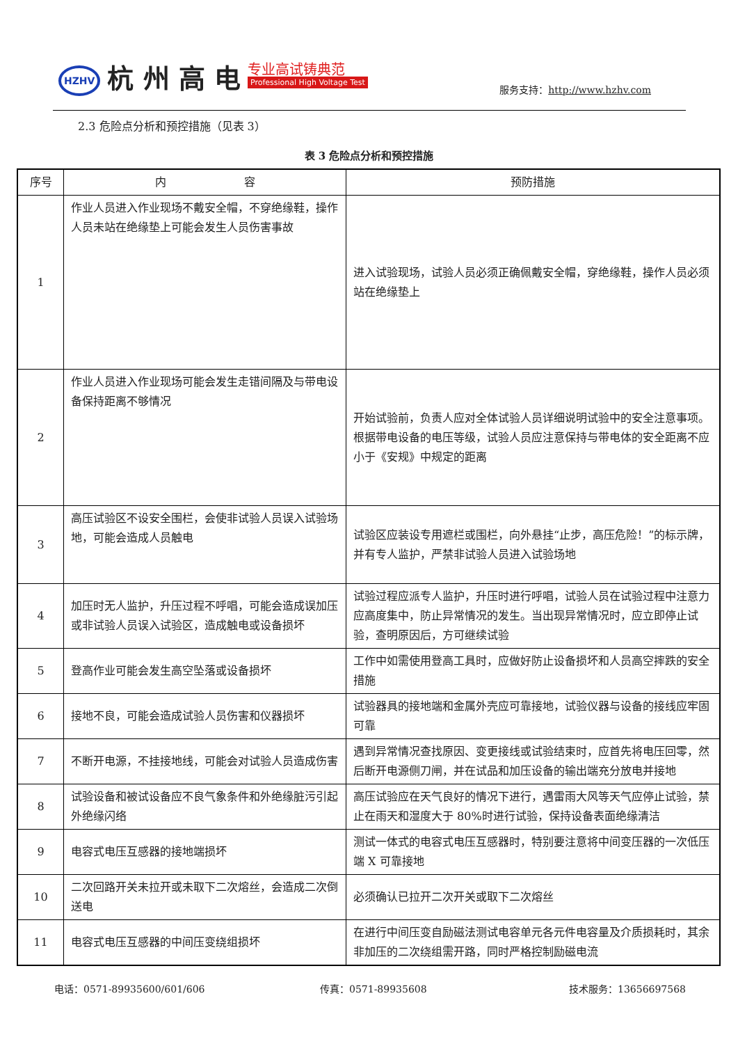HZHV 杭 州 高 电 专业高试铸典范
Professional High Voltage Test
服务支持：http://www.hzhv.com
2.3 危险点分析和预控措施（见表 3）
表 3 危险点分析和预控措施
| 序号 | 内 容 | 预防措施 |
| --- | --- | --- |
| 1 | 作业人员进入作业现场不戴安全帽，不穿绝缘鞋，操作人员未站在绝缘垫上可能会发生人员伤害事故 | 进入试验现场，试验人员必须正确佩戴安全帽，穿绝缘鞋，操作人员必须站在绝缘垫上 |
| 2 | 作业人员进入作业现场可能会发生走错间隔及与带电设备保持距离不够情况 | 开始试验前，负责人应对全体试验人员详细说明试验中的安全注意事项。根据带电设备的电压等级，试验人员应注意保持与带电体的安全距离不应小于《安规》中规定的距离 |
| 3 | 高压试验区不设安全围栏，会使非试验人员误入试验场地，可能会造成人员触电 | 试验区应装设专用遮栏或围栏，向外悬挂“止步，高压危险！”的标示牌，并有专人监护，严禁非试验人员进入试验场地 |
| 4 | 加压时无人监护，升压过程不呼唱，可能会造成误加压或非试验人员误入试验区，造成触电或设备损坏 | 试验过程应派专人监护，升压时进行呼唱，试验人员在试验过程中注意力应高度集中，防止异常情况的发生。当出现异常情况时，应立即停止试验，查明原因后，方可继续试验 |
| 5 | 登高作业可能会发生高空坠落或设备损坏 | 工作中如需使用登高工具时，应做好防止设备损坏和人员高空摔跌的安全措施 |
| 6 | 接地不良，可能会造成试验人员伤害和仪器损坏 | 试验器具的接地端和金属外壳应可靠接地，试验仪器与设备的接线应牢固可靠 |
| 7 | 不断开电源，不挂接地线，可能会对试验人员造成伤害 | 遇到异常情况查找原因、变更接线或试验结束时，应首先将电压回零，然后断开电源侧刀闸，并在试品和加压设备的输出端充分放电并接地 |
| 8 | 试验设备和被试设备应不良气象条件和外绝缘脏污引起外绝缘闪络 | 高压试验应在天气良好的情况下进行，遇雷雨大风等天气应停止试验，禁止在雨天和湿度大于 80%时进行试验，保持设备表面绝缘清洁 |
| 9 | 电容式电压互感器的接地端损坏 | 测试一体式的电容式电压互感器时，特别要注意将中间变压器的一次低压端 X 可靠接地 |
| 10 | 二次回路开关未拉开或未取下二次熔丝，会造成二次倒送电 | 必须确认已拉开二次开关或取下二次熔丝 |
| 11 | 电容式电压互感器的中间压变绕组损坏 | 在进行中间压变自励磁法测试电容单元各元件电容量及介质损耗时，其余非加压的二次绕组需开路，同时严格控制励磁电流 |
电话：0571-89935600/601/606 传真：0571-89935608 技术服务：13656697568